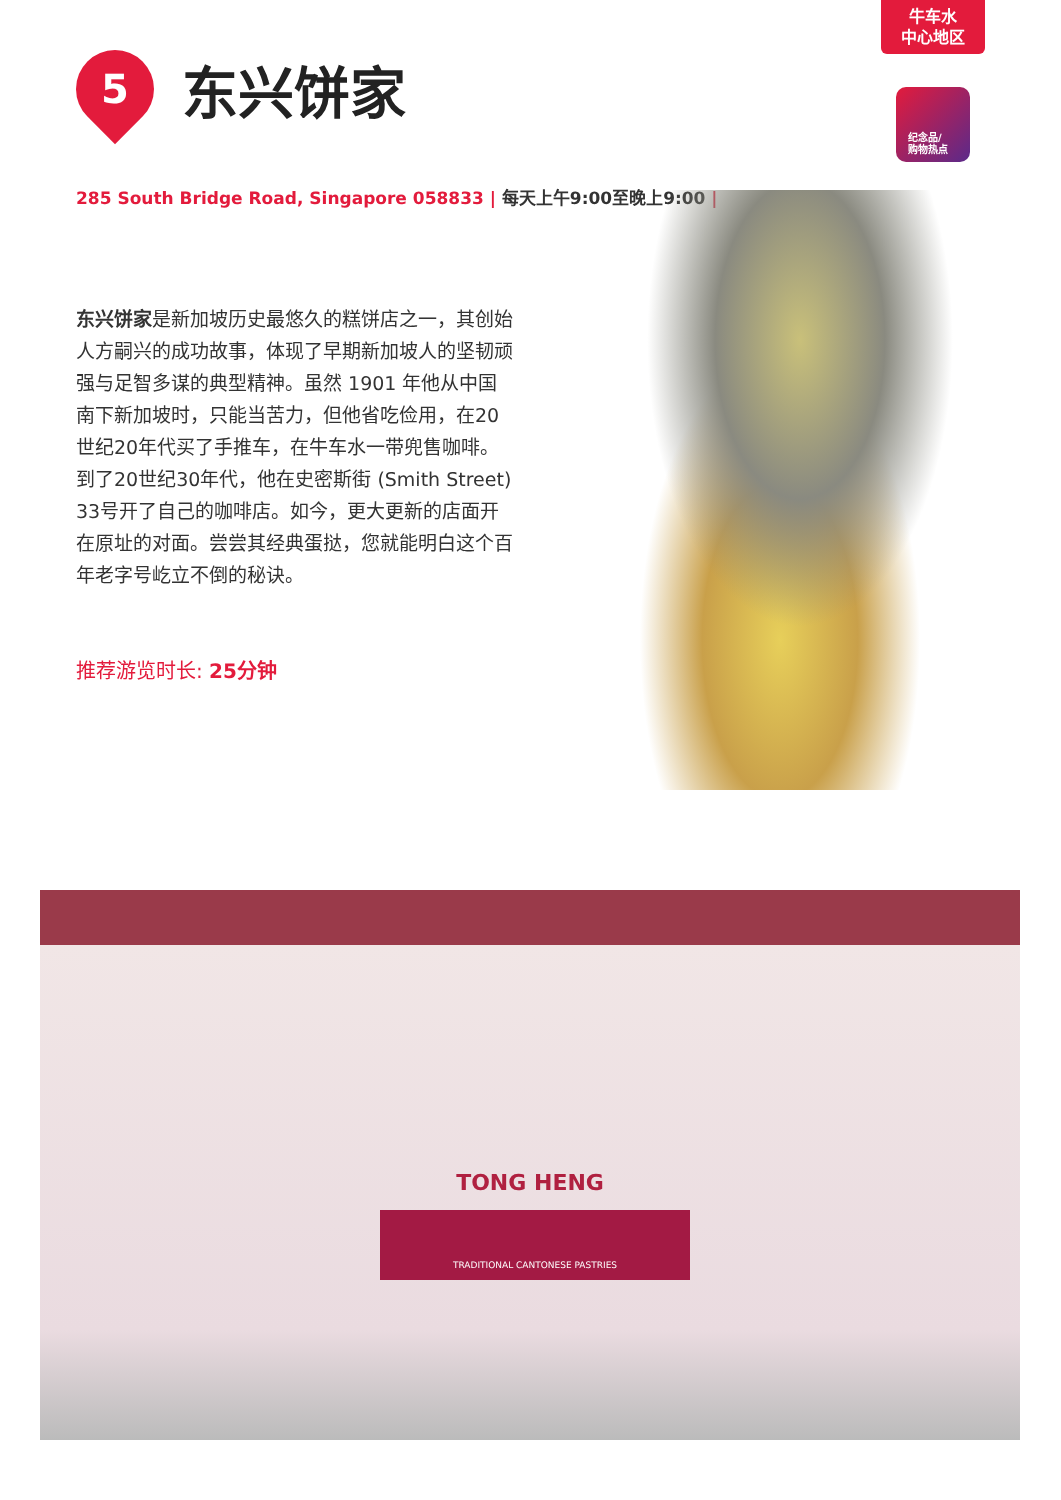牛车水
中心地区
纪念品/
购物热点
5
东兴饼家
285 South Bridge Road, Singapore 058833 | 每天上午9:00至晚上9:00 |
东兴饼家是新加坡历史最悠久的糕饼店之一，其创始人方嗣兴的成功故事，体现了早期新加坡人的坚韧顽强与足智多谋的典型精神。虽然 1901 年他从中国南下新加坡时，只能当苦力，但他省吃俭用，在20世纪20年代买了手推车，在牛车水一带兜售咖啡。到了20世纪30年代，他在史密斯街 (Smith Street) 33号开了自己的咖啡店。如今，更大更新的店面开在原址的对面。尝尝其经典蛋挞，您就能明白这个百年老字号屹立不倒的秘诀。
推荐游览时长: 25分钟
TONG HENG
TRADITIONAL CANTONESE PASTRIES